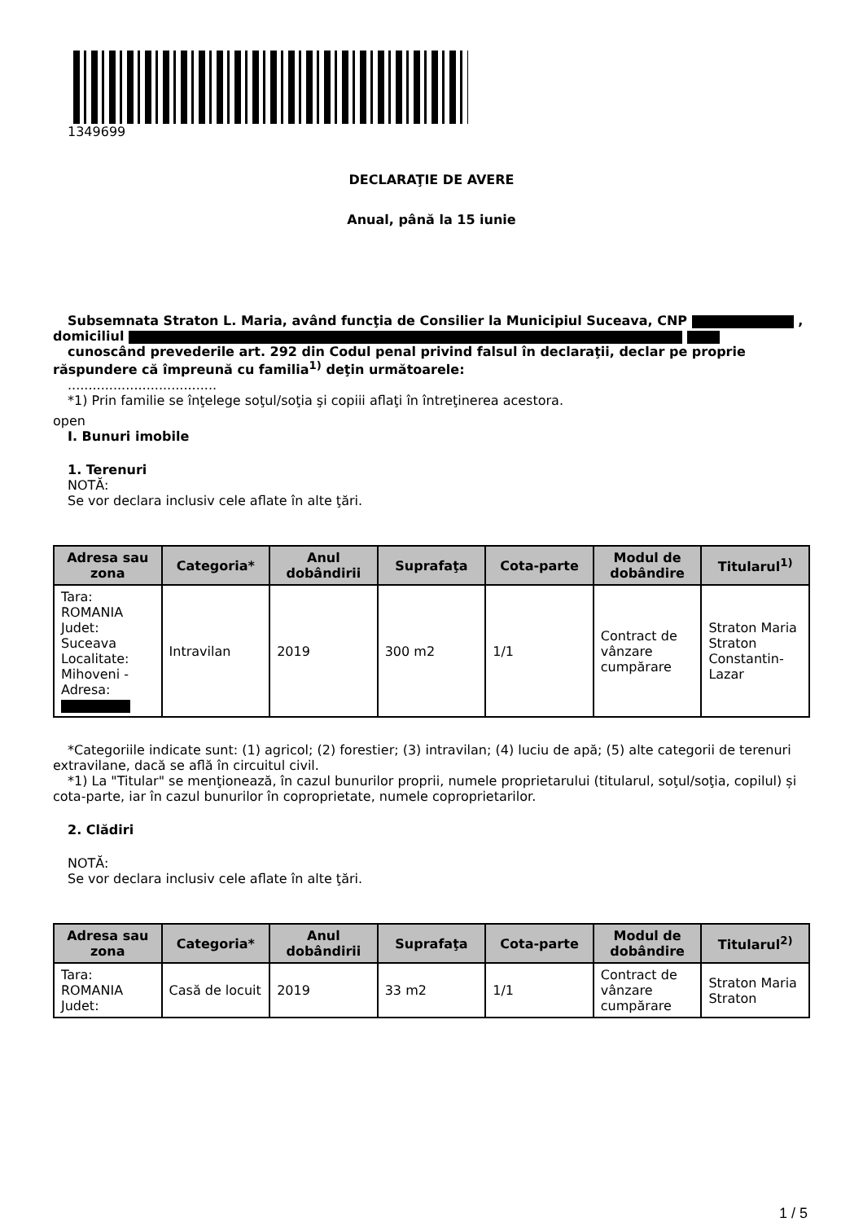1349699
DECLARAŢIE DE AVERE
Anual, până la 15 iunie
Subsemnata Straton L. Maria, având funcţia de Consilier la Municipiul Suceava, CNP , domiciliul
cunoscând prevederile art. 292 din Codul penal privind falsul în declaraţii, declar pe proprie răspundere că împreună cu familia<sup>1)</sup> deţin următoarele:
....................................
*1) Prin familie se înţelege soţul/soţia şi copiii aflaţi în întreţinerea acestora.
open
I. Bunuri imobile
1. Terenuri
NOTĂ:
Se vor declara inclusiv cele aflate în alte ţări.
| Adresa sau zona | Categoria* | Anul dobândirii | Suprafaţa | Cota-parte | Modul de dobândire | Titularul<sup>1)</sup> |
| --- | --- | --- | --- | --- | --- | --- |
| Tara: ROMANIA Judet: Suceava Localitate: Mihoveni - Adresa: | Intravilan | 2019 | 300 m2 | 1/1 | Contract de vânzare cumpărare | Straton Maria Straton Constantin-Lazar |
*Categoriile indicate sunt: (1) agricol; (2) forestier; (3) intravilan; (4) luciu de apă; (5) alte categorii de terenuri extravilane, dacă se află în circuitul civil.
*1) La "Titular" se menţionează, în cazul bunurilor proprii, numele proprietarului (titularul, soţul/soţia, copilul) și cota-parte, iar în cazul bunurilor în coproprietate, numele coproprietarilor.
2. Clădiri
NOTĂ:
Se vor declara inclusiv cele aflate în alte ţări.
| Adresa sau zona | Categoria* | Anul dobândirii | Suprafaţa | Cota-parte | Modul de dobândire | Titularul<sup>2)</sup> |
| --- | --- | --- | --- | --- | --- | --- |
| Tara: ROMANIA Judet: | Casă de locuit | 2019 | 33 m2 | 1/1 | Contract de vânzare cumpărare | Straton Maria Straton |
1 / 5